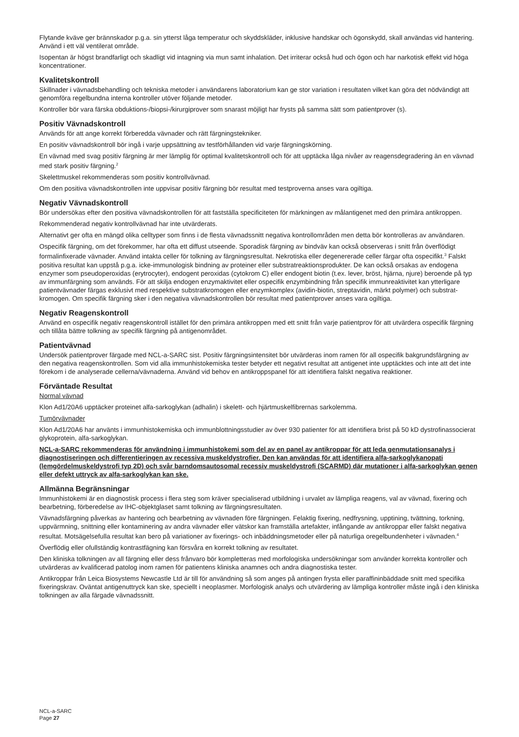Flytande kväve ger brännskador p.g.a. sin ytterst låga temperatur och skyddskläder, inklusive handskar och ögonskydd, skall användas vid hantering. Använd i ett väl ventilerat område.
Isopentan är högst brandfarligt och skadligt vid intagning via mun samt inhalation. Det irriterar också hud och ögon och har narkotisk effekt vid höga koncentrationer.
Kvalitetskontroll
Skillnader i vävnadsbehandling och tekniska metoder i användarens laboratorium kan ge stor variation i resultaten vilket kan göra det nödvändigt att genomföra regelbundna interna kontroller utöver följande metoder.
Kontroller bör vara färska obduktions-/biopsi-/kirurgiprover som snarast möjligt har frysts på samma sätt som patientprover (s).
Positiv Vävnadskontroll
Används för att ange korrekt förberedda vävnader och rätt färgningstekniker.
En positiv vävnadskontroll bör ingå i varje uppsättning av testförhållanden vid varje färgningskörning.
En vävnad med svag positiv färgning är mer lämplig för optimal kvalitetskontroll och för att upptäcka låga nivåer av reagensdegradering än en vävnad med stark positiv färgning.<sup>2</sup>
Skelettmuskel rekommenderas som positiv kontrollvävnad.
Om den positiva vävnadskontrollen inte uppvisar positiv färgning bör resultat med testproverna anses vara ogiltiga.
Negativ Vävnadskontroll
Bör undersökas efter den positiva vävnadskontrollen för att fastställa specificiteten för märkningen av målantigenet med den primära antikroppen.
Rekommenderad negativ kontrollvävnad har inte utvärderats.
Alternativt ger ofta en mängd olika celltyper som finns i de flesta vävnadssnitt negativa kontrollområden men detta bör kontrolleras av användaren.
Ospecifik färgning, om det förekommer, har ofta ett diffust utseende. Sporadisk färgning av bindväv kan också observeras i snitt från överflödigt formalinfixerade vävnader. Använd intakta celler för tolkning av färgningsresultat. Nekrotiska eller degenererade celler färgar ofta ospecifikt.<sup>3</sup> Falskt positiva resultat kan uppstå p.g.a. icke-immunologisk bindning av proteiner eller substratreaktionsprodukter. De kan också orsakas av endogena enzymer som pseudoperoxidas (erytrocyter), endogent peroxidas (cytokrom C) eller endogent biotin (t.ex. lever, bröst, hjärna, njure) beroende på typ av immunfärgning som används. För att skilja endogen enzymaktivitet eller ospecifik enzymbindning från specifik immunreaktivitet kan ytterligare patientvävnader färgas exklusivt med respektive substratkromogen eller enzymkomplex (avidin-biotin, streptavidin, märkt polymer) och substrat-kromogen. Om specifik färgning sker i den negativa vävnadskontrollen bör resultat med patientprover anses vara ogiltiga.
Negativ Reagenskontroll
Använd en ospecifik negativ reagenskontroll istället för den primära antikroppen med ett snitt från varje patientprov för att utvärdera ospecifik färgning och tillåta bättre tolkning av specifik färgning på antigenområdet.
Patientvävnad
Undersök patientprover färgade med NCL-a-SARC sist. Positiv färgningsintensitet bör utvärderas inom ramen för all ospecifik bakgrundsfärgning av den negativa reagenskontrollen. Som vid alla immunhistokemiska tester betyder ett negativt resultat att antigenet inte upptäcktes och inte att det inte förekom i de analyserade cellerna/vävnaderna. Använd vid behov en antikroppspanel för att identifiera falskt negativa reaktioner.
Förväntade Resultat
Normal vävnad
Klon Ad1/20A6 upptäcker proteinet alfa-sarkoglykan (adhalin) i skelett- och hjärtmuskelfibrernas sarkolemma.
Tumörvävnader
Klon Ad1/20A6 har använts i immunhistokemiska och immunblottningsstudier av över 930 patienter för att identifiera brist på 50 kD dystrofinassocierat glykoprotein, alfa-sarkoglykan.
NCL-a-SARC rekommenderas för användning i immunhistokemi som del av en panel av antikroppar för att leda genmutationsanalys i diagnostiseringen och differentieringen av recessiva muskeldystrofier. Den kan användas för att identifiera alfa-sarkoglykanopati (lemgördelmuskeldystrofi typ 2D) och svår barndomsautosomal recessiv muskeldystrofi (SCARMD) där mutationer i alfa-sarkoglykan genen eller defekt uttryck av alfa-sarkoglykan kan ske.
Allmänna Begränsningar
Immunhistokemi är en diagnostisk process i flera steg som kräver specialiserad utbildning i urvalet av lämpliga reagens, val av vävnad, fixering och bearbetning, förberedelse av IHC-objektglaset samt tolkning av färgningsresultaten.
Vävnadsfärgning påverkas av hantering och bearbetning av vävnaden före färgningen. Felaktig fixering, nedfrysning, upptining, tvättning, torkning, uppvärmning, snittning eller kontaminering av andra vävnader eller vätskor kan framställa artefakter, infångande av antikroppar eller falskt negativa resultat. Motsägelsefulla resultat kan bero på variationer av fixerings- och inbäddningsmetoder eller på naturliga oregelbundenheter i vävnaden.<sup>4</sup>
Överflödig eller ofullständig kontrastfägning kan försvåra en korrekt tolkning av resultatet.
Den kliniska tolkningen av all färgning eller dess frånvaro bör kompletteras med morfologiska undersökningar som använder korrekta kontroller och utvärderas av kvalificerad patolog inom ramen för patientens kliniska anamnes och andra diagnostiska tester.
Antikroppar från Leica Biosystems Newcastle Ltd är till för användning så som anges på antingen frysta eller paraffininbäddade snitt med specifika fixeringskrav. Oväntat antigenuttryck kan ske, speciellt i neoplasmer. Morfologisk analys och utvärdering av lämpliga kontroller måste ingå i den kliniska tolkningen av alla färgade vävnadssnitt.
NCL-a-SARC
Page 27